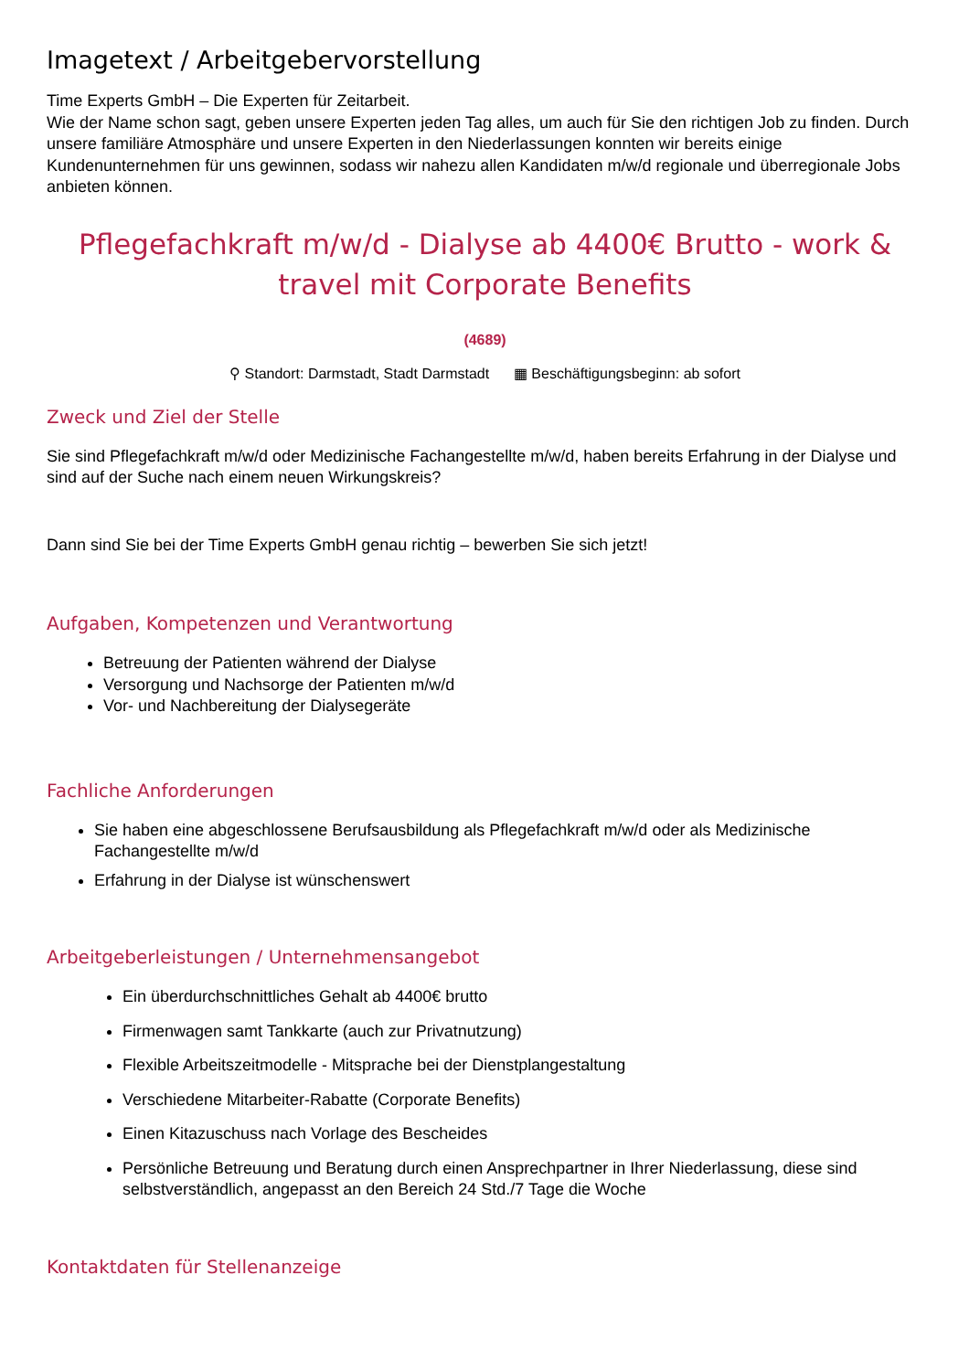Imagetext / Arbeitgebervorstellung
Time Experts GmbH – Die Experten für Zeitarbeit.
Wie der Name schon sagt, geben unsere Experten jeden Tag alles, um auch für Sie den richtigen Job zu finden. Durch unsere familiäre Atmosphäre und unsere Experten in den Niederlassungen konnten wir bereits einige Kundenunternehmen für uns gewinnen, sodass wir nahezu allen Kandidaten m/w/d regionale und überregionale Jobs anbieten können.
Pflegefachkraft m/w/d - Dialyse ab 4400€ Brutto - work & travel mit Corporate Benefits
(4689)
⚲ Standort: Darmstadt, Stadt Darmstadt ▦ Beschäftigungsbeginn: ab sofort
Zweck und Ziel der Stelle
Sie sind Pflegefachkraft m/w/d oder Medizinische Fachangestellte m/w/d, haben bereits Erfahrung in der Dialyse und sind auf der Suche nach einem neuen Wirkungskreis?
Dann sind Sie bei der Time Experts GmbH genau richtig – bewerben Sie sich jetzt!
Aufgaben, Kompetenzen und Verantwortung
Betreuung der Patienten während der Dialyse
Versorgung und Nachsorge der Patienten m/w/d
Vor- und Nachbereitung der Dialysegeräte
Fachliche Anforderungen
Sie haben eine abgeschlossene Berufsausbildung als Pflegefachkraft m/w/d oder als Medizinische Fachangestellte m/w/d
Erfahrung in der Dialyse ist wünschenswert
Arbeitgeberleistungen / Unternehmensangebot
Ein überdurchschnittliches Gehalt ab 4400€ brutto
Firmenwagen samt Tankkarte (auch zur Privatnutzung)
Flexible Arbeitszeitmodelle - Mitsprache bei der Dienstplangestaltung
Verschiedene Mitarbeiter-Rabatte (Corporate Benefits)
Einen Kitazuschuss nach Vorlage des Bescheides
Persönliche Betreuung und Beratung durch einen Ansprechpartner in Ihrer Niederlassung, diese sind selbstverständlich, angepasst an den Bereich 24 Std./7 Tage die Woche
Kontaktdaten für Stellenanzeige